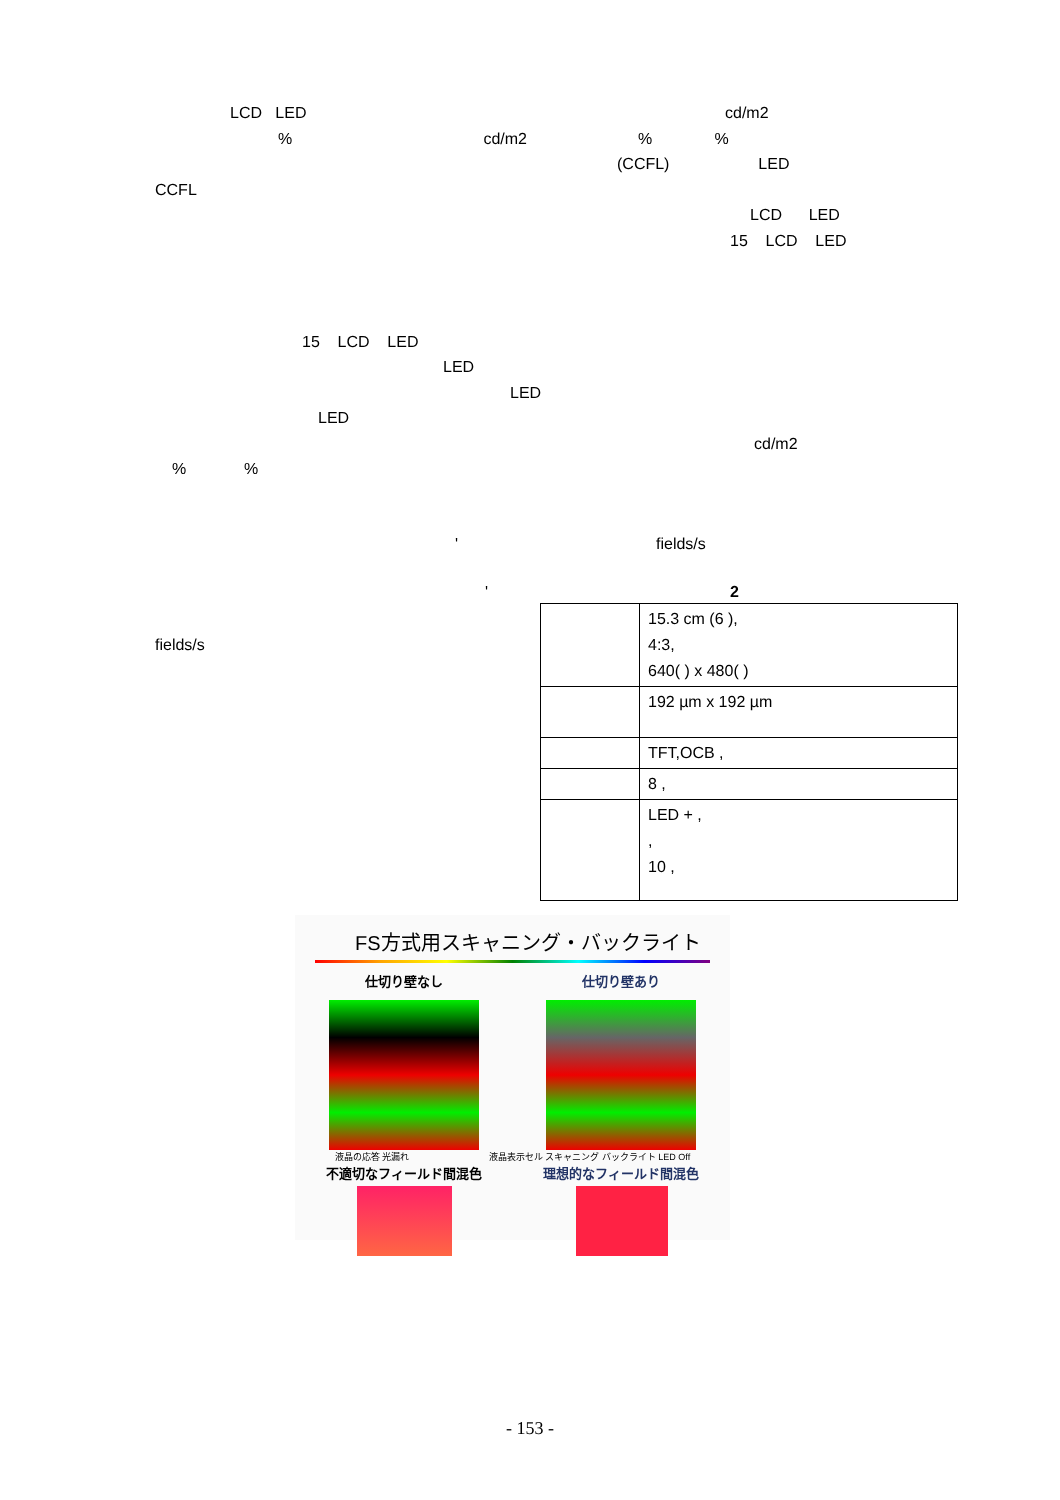LCD LED
cd/m2
% cd/m2 % %
(CCFL) LED
CCFL
LCD LED
15 LCD LED
15 LCD LED
LED
LED
LED
cd/m2
% %
'
fields/s
'
2
fields/s
| | 15.3 cm (6 ), 4:3, 640( ) x 480( ) |
| | 192 µm x 192 µm |
| | TFT,OCB , |
| | 8 , |
| | LED + , , 10 , |
FS方式用スキャニング・バックライト
仕切り壁なし 仕切り壁あり
液晶の応答 光漏れ 液晶表示セル スキャニング バックライト LED Off
不適切なフィールド間混色 理想的なフィールド間混色
- 153 -